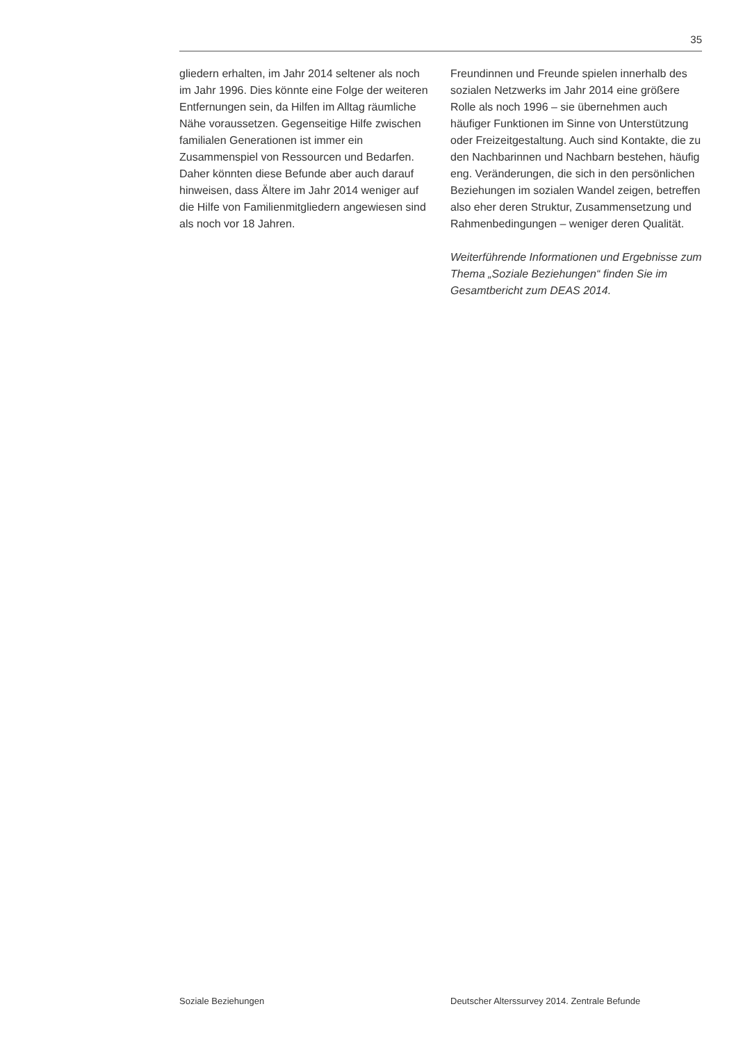35
gliedern erhalten, im Jahr 2014 seltener als noch im Jahr 1996. Dies könnte eine Folge der weiteren Entfernungen sein, da Hilfen im Alltag räumliche Nähe voraussetzen. Gegenseitige Hilfe zwischen familialen Generationen ist immer ein Zusammenspiel von Ressourcen und Bedarfen. Daher könnten diese Befunde aber auch darauf hinweisen, dass Ältere im Jahr 2014 weniger auf die Hilfe von Familienmitgliedern angewiesen sind als noch vor 18 Jahren.
Freundinnen und Freunde spielen innerhalb des sozialen Netzwerks im Jahr 2014 eine größere Rolle als noch 1996 – sie übernehmen auch häufiger Funktionen im Sinne von Unterstützung oder Freizeitgestaltung. Auch sind Kontakte, die zu den Nachbarinnen und Nachbarn bestehen, häufig eng. Veränderungen, die sich in den persönlichen Beziehungen im sozialen Wandel zeigen, betreffen also eher deren Struktur, Zusammensetzung und Rahmenbedingungen – weniger deren Qualität.
Weiterführende Informationen und Ergebnisse zum Thema „Soziale Beziehungen“ finden Sie im Gesamtbericht zum DEAS 2014.
Soziale Beziehungen Deutscher Alterssurvey 2014. Zentrale Befunde